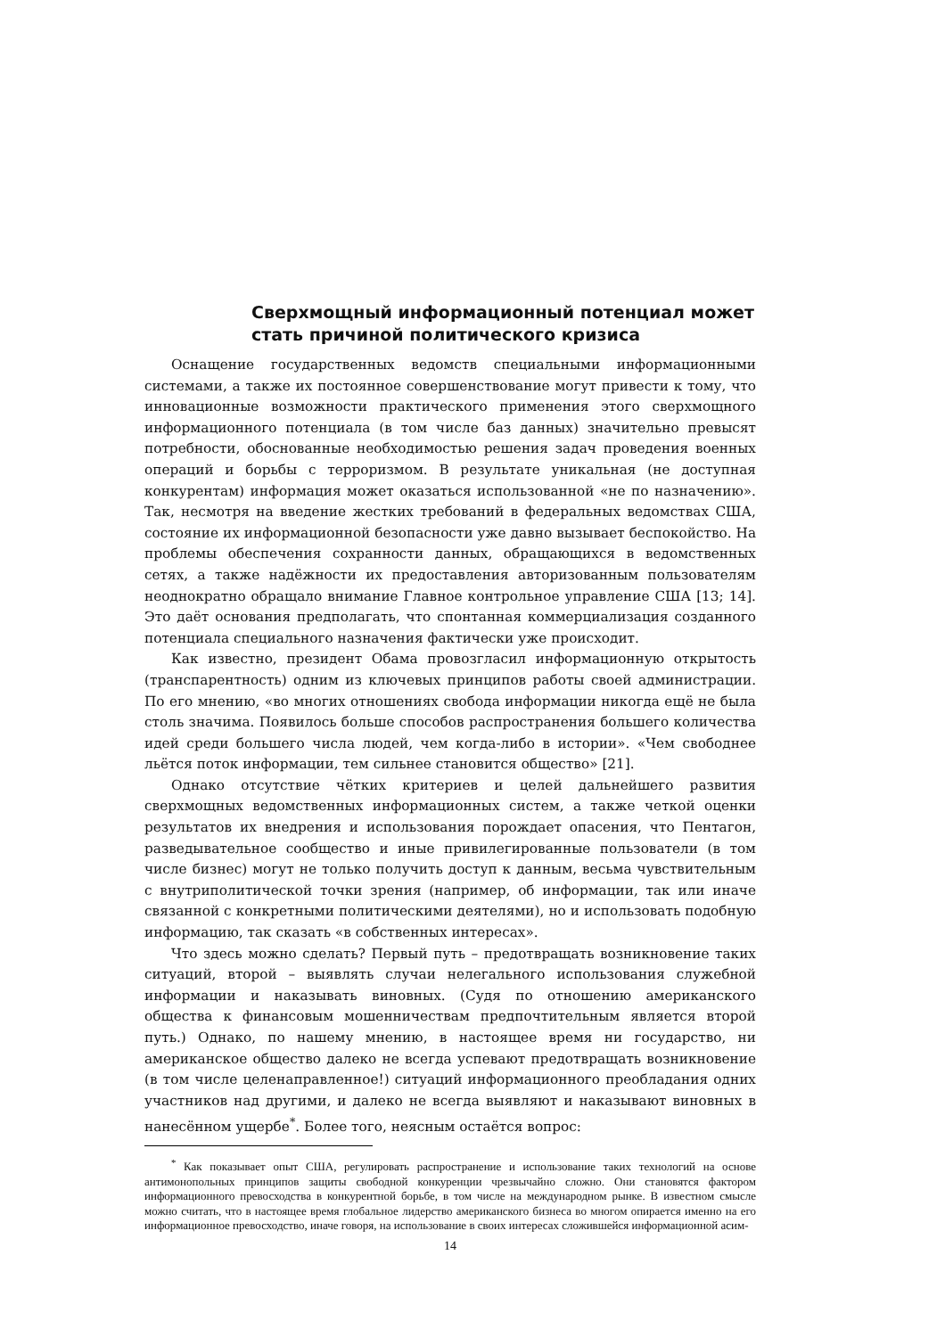Сверхмощный информационный потенциал может стать причиной политического кризиса
Оснащение государственных ведомств специальными информационными системами, а также их постоянное совершенствование могут привести к тому, что инновационные возможности практического применения этого сверхмощного информационного потенциала (в том числе баз данных) значительно превысят потребности, обоснованные необходимостью решения задач проведения военных операций и борьбы с терроризмом. В результате уникальная (не доступная конкурентам) информация может оказаться использованной «не по назначению». Так, несмотря на введение жестких требований в федеральных ведомствах США, состояние их информационной безопасности уже давно вызывает беспокойство. На проблемы обеспечения сохранности данных, обращающихся в ведомственных сетях, а также надёжности их предоставления авторизованным пользователям неоднократно обращало внимание Главное контрольное управление США [13; 14]. Это даёт основания предполагать, что спонтанная коммерциализация созданного потенциала специального назначения фактически уже происходит.
Как известно, президент Обама провозгласил информационную открытость (транспарентность) одним из ключевых принципов работы своей администрации. По его мнению, «во многих отношениях свобода информации никогда ещё не была столь значима. Появилось больше способов распространения большего количества идей среди большего числа людей, чем когда-либо в истории». «Чем свободнее льётся поток информации, тем сильнее становится общество» [21].
Однако отсутствие чётких критериев и целей дальнейшего развития сверхмощных ведомственных информационных систем, а также четкой оценки результатов их внедрения и использования порождает опасения, что Пентагон, разведывательное сообщество и иные привилегированные пользователи (в том числе бизнес) могут не только получить доступ к данным, весьма чувствительным с внутриполитической точки зрения (например, об информации, так или иначе связанной с конкретными политическими деятелями), но и использовать подобную информацию, так сказать «в собственных интересах».
Что здесь можно сделать? Первый путь – предотвращать возникновение таких ситуаций, второй – выявлять случаи нелегального использования служебной информации и наказывать виновных. (Судя по отношению американского общества к финансовым мошенничествам предпочтительным является второй путь.) Однако, по нашему мнению, в настоящее время ни государство, ни американское общество далеко не всегда успевают предотвращать возникновение (в том числе целенаправленное!) ситуаций информационного преобладания одних участников над другими, и далеко не всегда выявляют и наказывают виновных в нанесённом ущербе<sup>*</sup>. Более того, неясным остаётся вопрос:
<sup>*</sup> Как показывает опыт США, регулировать распространение и использование таких технологий на основе антимонопольных принципов защиты свободной конкуренции чрезвычайно сложно. Они становятся фактором информационного превосходства в конкурентной борьбе, в том числе на международном рынке. В известном смысле можно считать, что в настоящее время глобальное лидерство американского бизнеса во многом опирается именно на его информационное превосходство, иначе говоря, на использование в своих интересах сложившейся информационной асим-
14